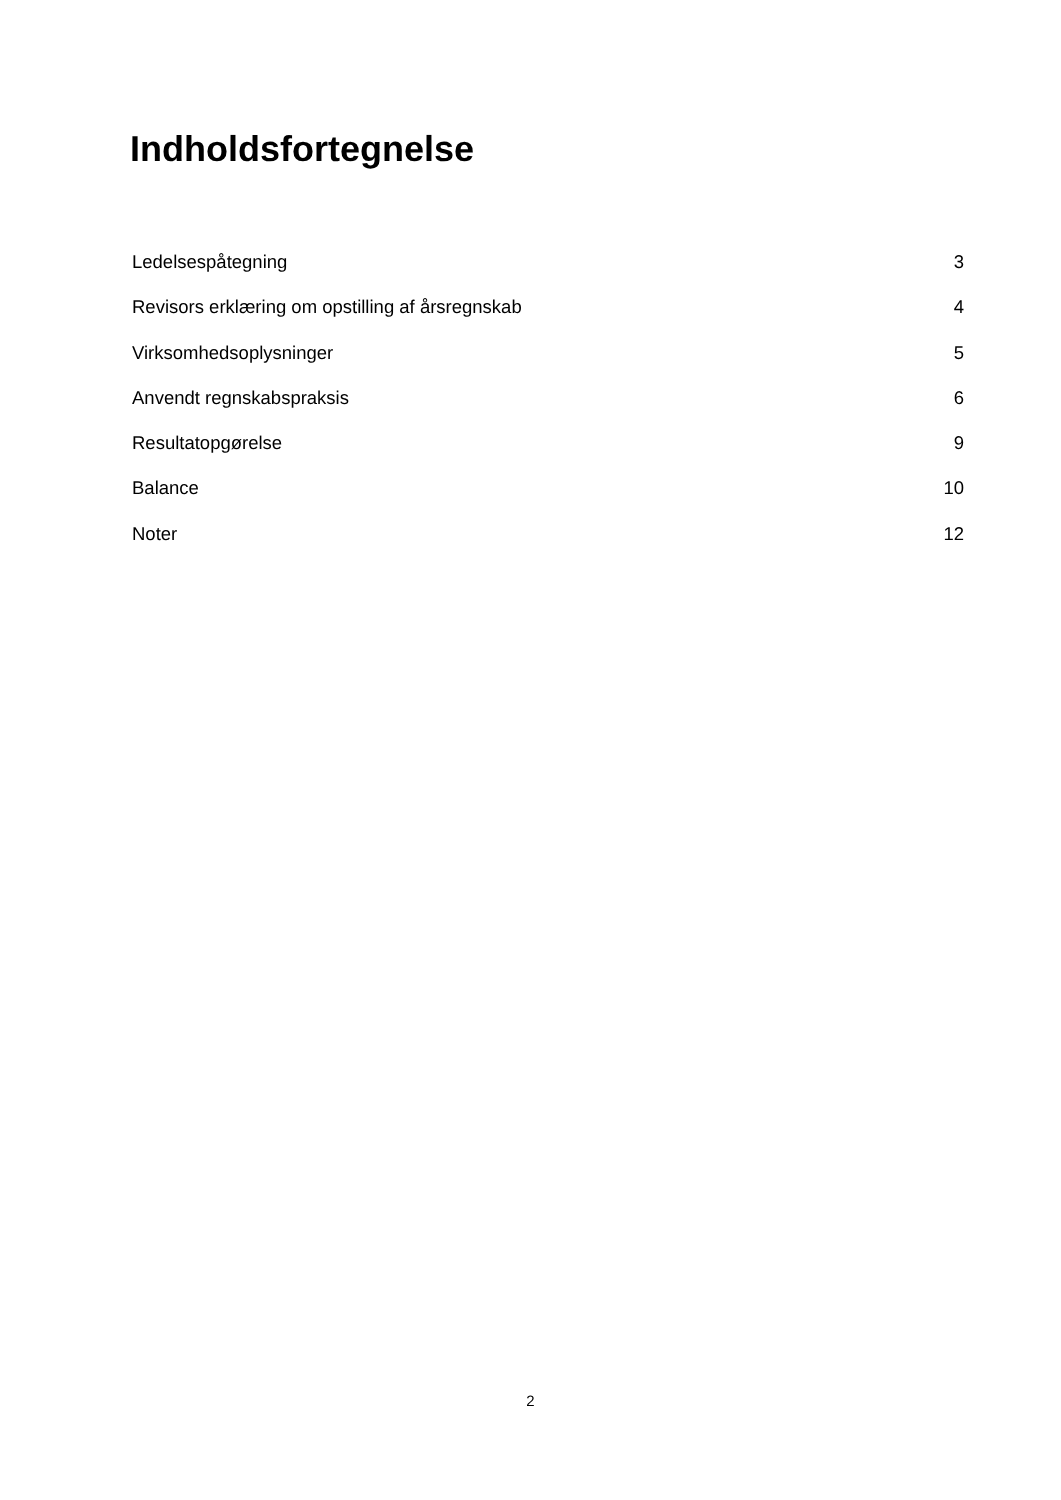Indholdsfortegnelse
Ledelsespåtegning 3
Revisors erklæring om opstilling af årsregnskab 4
Virksomhedsoplysninger 5
Anvendt regnskabspraksis 6
Resultatopgørelse 9
Balance 10
Noter 12
2